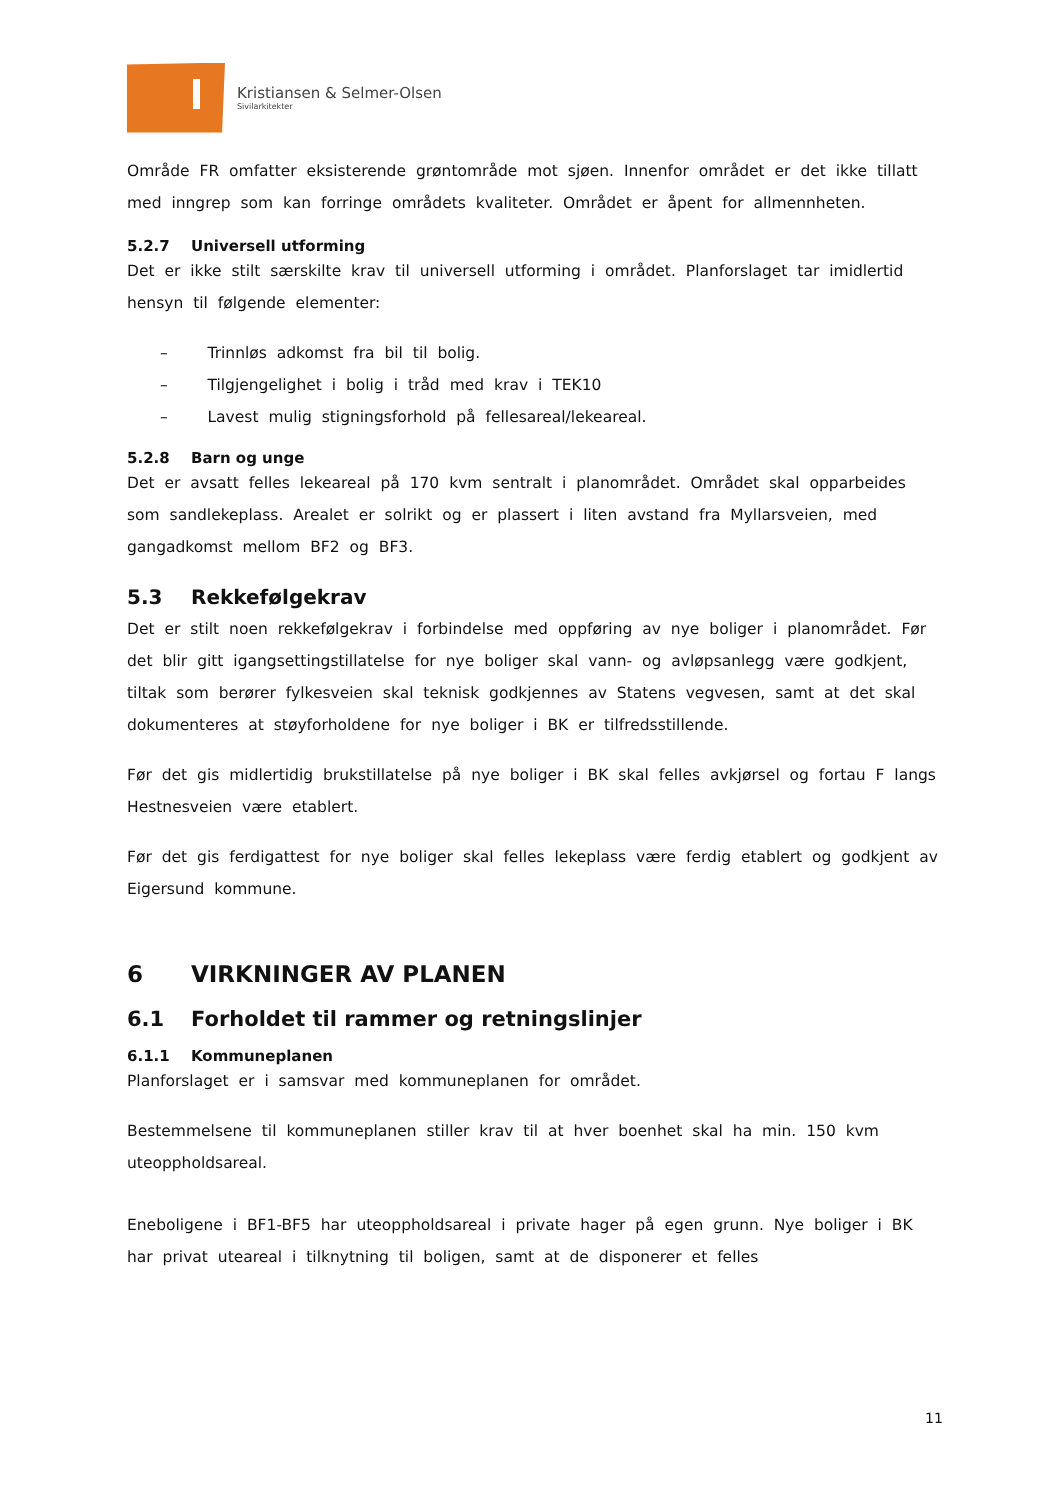Kristiansen & Selmer-Olsen
Sivilarkitekter
Område FR omfatter eksisterende grøntområde mot sjøen. Innenfor området er det ikke tillatt med inngrep som kan forringe områdets kvaliteter. Området er åpent for allmennheten.
5.2.7 Universell utforming
Det er ikke stilt særskilte krav til universell utforming i området. Planforslaget tar imidlertid hensyn til følgende elementer:
– Trinnløs adkomst fra bil til bolig.
– Tilgjengelighet i bolig i tråd med krav i TEK10
– Lavest mulig stigningsforhold på fellesareal/lekeareal.
5.2.8 Barn og unge
Det er avsatt felles lekeareal på 170 kvm sentralt i planområdet. Området skal opparbeides som sandlekeplass. Arealet er solrikt og er plassert i liten avstand fra Myllarsveien, med gangadkomst mellom BF2 og BF3.
5.3 Rekkefølgekrav
Det er stilt noen rekkefølgekrav i forbindelse med oppføring av nye boliger i planområdet. Før det blir gitt igangsettingstillatelse for nye boliger skal vann- og avløpsanlegg være godkjent, tiltak som berører fylkesveien skal teknisk godkjennes av Statens vegvesen, samt at det skal dokumenteres at støyforholdene for nye boliger i BK er tilfredsstillende.
Før det gis midlertidig brukstillatelse på nye boliger i BK skal felles avkjørsel og fortau F langs Hestnesveien være etablert.
Før det gis ferdigattest for nye boliger skal felles lekeplass være ferdig etablert og godkjent av Eigersund kommune.
6 VIRKNINGER AV PLANEN
6.1 Forholdet til rammer og retningslinjer
6.1.1 Kommuneplanen
Planforslaget er i samsvar med kommuneplanen for området.
Bestemmelsene til kommuneplanen stiller krav til at hver boenhet skal ha min. 150 kvm uteoppholdsareal.
Eneboligene i BF1-BF5 har uteoppholdsareal i private hager på egen grunn. Nye boliger i BK har privat uteareal i tilknytning til boligen, samt at de disponerer et felles
11